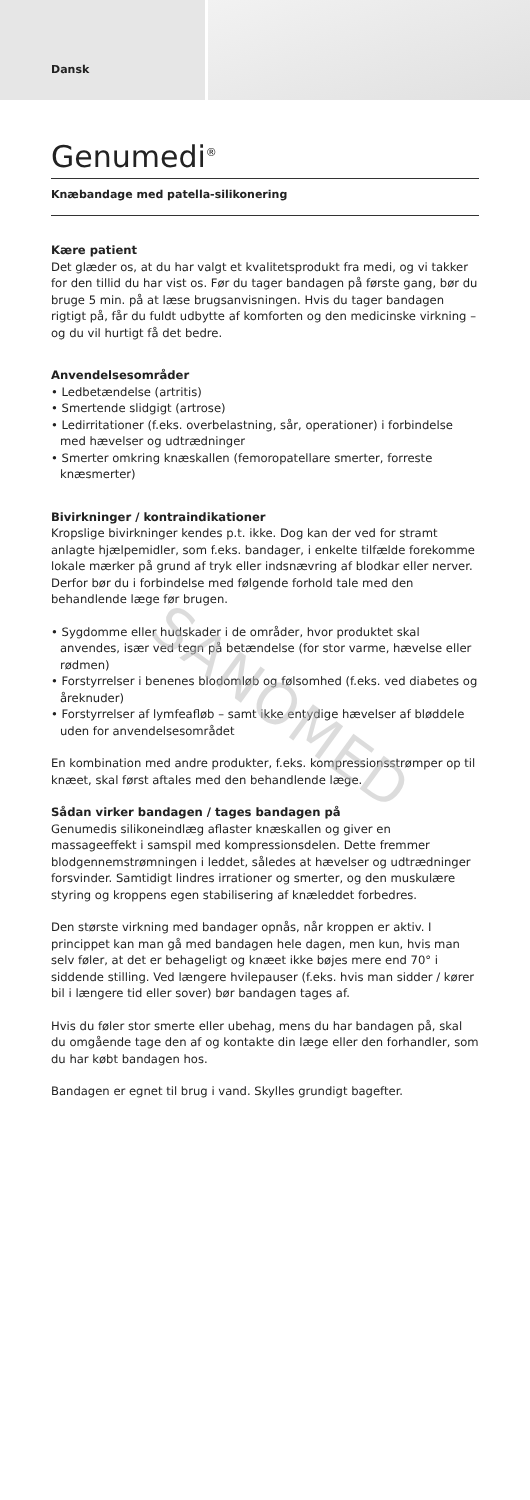Dansk
Genumedi<sup>®</sup>
Knæbandage med patella-silikonering
Kære patient
Det glæder os, at du har valgt et kvalitetsprodukt fra medi, og vi takker for den tillid du har vist os. Før du tager bandagen på første gang, bør du bruge 5 min. på at læse brugsanvisningen. Hvis du tager bandagen rigtigt på, får du fuldt udbytte af komforten og den medicinske virkning – og du vil hurtigt få det bedre.
Anvendelsesområder
• Ledbetændelse (artritis)
• Smertende slidgigt (artrose)
• Ledirritationer (f.eks. overbelastning, sår, operationer) i forbindelse med hævelser og udtrædninger
• Smerter omkring knæskallen (femoropatellare smerter, forreste knæsmerter)
Bivirkninger / kontraindikationer
Kropslige bivirkninger kendes p.t. ikke. Dog kan der ved for stramt anlagte hjælpemidler, som f.eks. bandager, i enkelte tilfælde forekomme lokale mærker på grund af tryk eller indsnævring af blodkar eller nerver. Derfor bør du i forbindelse med følgende forhold tale med den behandlende læge før brugen.
• Sygdomme eller hudskader i de områder, hvor produktet skal anvendes, især ved tegn på betændelse (for stor varme, hævelse eller rødmen)
• Forstyrrelser i benenes blodomløb og følsomhed (f.eks. ved diabetes og åreknuder)
• Forstyrrelser af lymfeafløb – samt ikke entydige hævelser af bløddele uden for anvendelsesområdet
En kombination med andre produkter, f.eks. kompressionsstrømper op til knæet, skal først aftales med den behandlende læge.
Sådan virker bandagen / tages bandagen på
Genumedis silikoneindlæg aflaster knæskallen og giver en massageeffekt i samspil med kompressionsdelen. Dette fremmer blodgennemstrømningen i leddet, således at hævelser og udtrædninger forsvinder. Samtidigt lindres irrationer og smerter, og den muskulære styring og kroppens egen stabilisering af knæleddet forbedres.
Den største virkning med bandager opnås, når kroppen er aktiv. I princippet kan man gå med bandagen hele dagen, men kun, hvis man selv føler, at det er behageligt og knæet ikke bøjes mere end 70° i siddende stilling. Ved længere hvilepauser (f.eks. hvis man sidder / kører bil i længere tid eller sover) bør bandagen tages af.
Hvis du føler stor smerte eller ubehag, mens du har bandagen på, skal du omgående tage den af og kontakte din læge eller den forhandler, som du har købt bandagen hos.
Bandagen er egnet til brug i vand. Skylles grundigt bagefter.
SANOMED